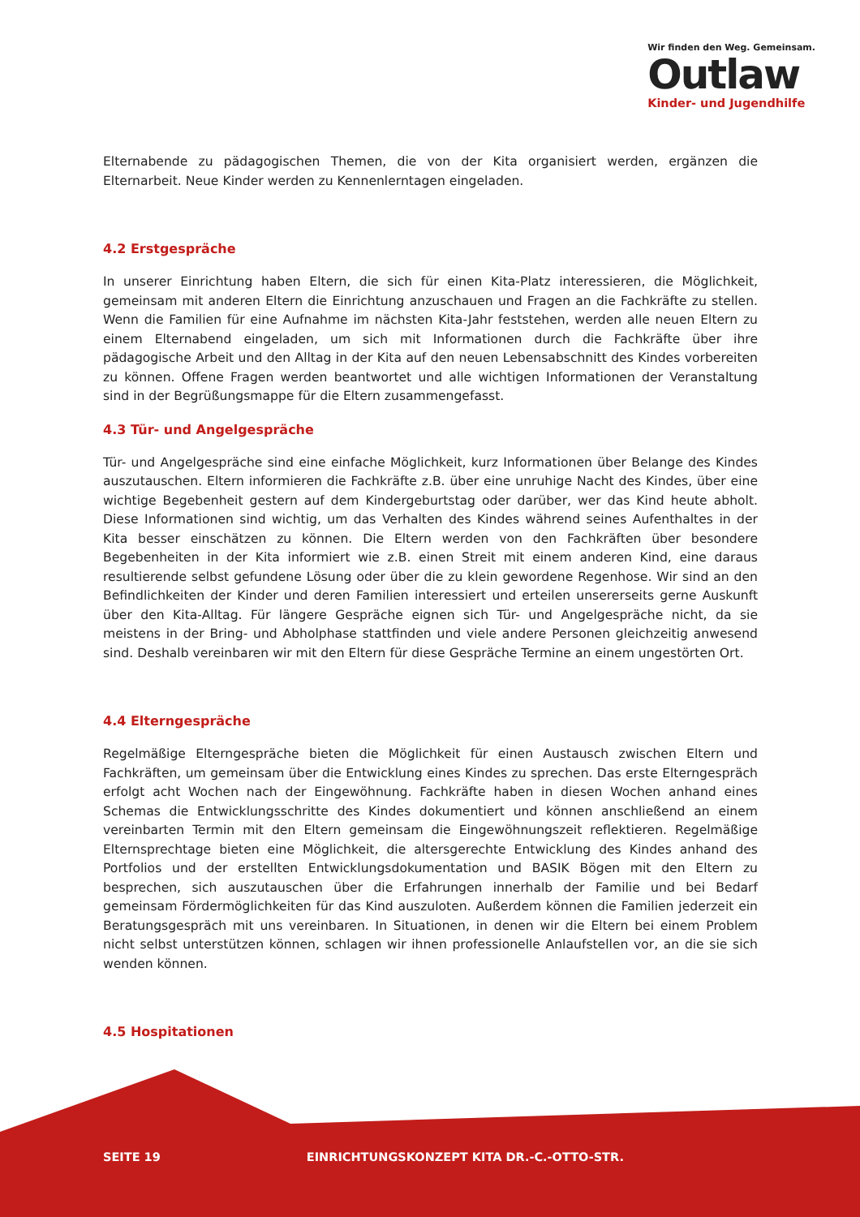Wir finden den Weg. Gemeinsam.
Outlaw
Kinder- und Jugendhilfe
Elternabende zu pädagogischen Themen, die von der Kita organisiert werden, ergänzen die Elternarbeit. Neue Kinder werden zu Kennenlerntagen eingeladen.
4.2 Erstgespräche
In unserer Einrichtung haben Eltern, die sich für einen Kita-Platz interessieren, die Möglichkeit, gemeinsam mit anderen Eltern die Einrichtung anzuschauen und Fragen an die Fachkräfte zu stellen. Wenn die Familien für eine Aufnahme im nächsten Kita-Jahr feststehen, werden alle neuen Eltern zu einem Elternabend eingeladen, um sich mit Informationen durch die Fachkräfte über ihre pädagogische Arbeit und den Alltag in der Kita auf den neuen Lebensabschnitt des Kindes vorbereiten zu können. Offene Fragen werden beantwortet und alle wichtigen Informationen der Veranstaltung sind in der Begrüßungsmappe für die Eltern zusammengefasst.
4.3 Tür- und Angelgespräche
Tür- und Angelgespräche sind eine einfache Möglichkeit, kurz Informationen über Belange des Kindes auszutauschen. Eltern informieren die Fachkräfte z.B. über eine unruhige Nacht des Kindes, über eine wichtige Begebenheit gestern auf dem Kindergeburtstag oder darüber, wer das Kind heute abholt. Diese Informationen sind wichtig, um das Verhalten des Kindes während seines Aufenthaltes in der Kita besser einschätzen zu können. Die Eltern werden von den Fachkräften über besondere Begebenheiten in der Kita informiert wie z.B. einen Streit mit einem anderen Kind, eine daraus resultierende selbst gefundene Lösung oder über die zu klein gewordene Regenhose. Wir sind an den Befindlichkeiten der Kinder und deren Familien interessiert und erteilen unsererseits gerne Auskunft über den Kita-Alltag. Für längere Gespräche eignen sich Tür- und Angelgespräche nicht, da sie meistens in der Bring- und Abholphase stattfinden und viele andere Personen gleichzeitig anwesend sind. Deshalb vereinbaren wir mit den Eltern für diese Gespräche Termine an einem ungestörten Ort.
4.4 Elterngespräche
Regelmäßige Elterngespräche bieten die Möglichkeit für einen Austausch zwischen Eltern und Fachkräften, um gemeinsam über die Entwicklung eines Kindes zu sprechen. Das erste Elterngespräch erfolgt acht Wochen nach der Eingewöhnung. Fachkräfte haben in diesen Wochen anhand eines Schemas die Entwicklungsschritte des Kindes dokumentiert und können anschließend an einem vereinbarten Termin mit den Eltern gemeinsam die Eingewöhnungszeit reflektieren. Regelmäßige Elternsprechtage bieten eine Möglichkeit, die altersgerechte Entwicklung des Kindes anhand des Portfolios und der erstellten Entwicklungsdokumentation und BASIK Bögen mit den Eltern zu besprechen, sich auszutauschen über die Erfahrungen innerhalb der Familie und bei Bedarf gemeinsam Fördermöglichkeiten für das Kind auszuloten. Außerdem können die Familien jederzeit ein Beratungsgespräch mit uns vereinbaren. In Situationen, in denen wir die Eltern bei einem Problem nicht selbst unterstützen können, schlagen wir ihnen professionelle Anlaufstellen vor, an die sie sich wenden können.
4.5 Hospitationen
SEITE 19 EINRICHTUNGSKONZEPT KITA DR.-C.-OTTO-STR.